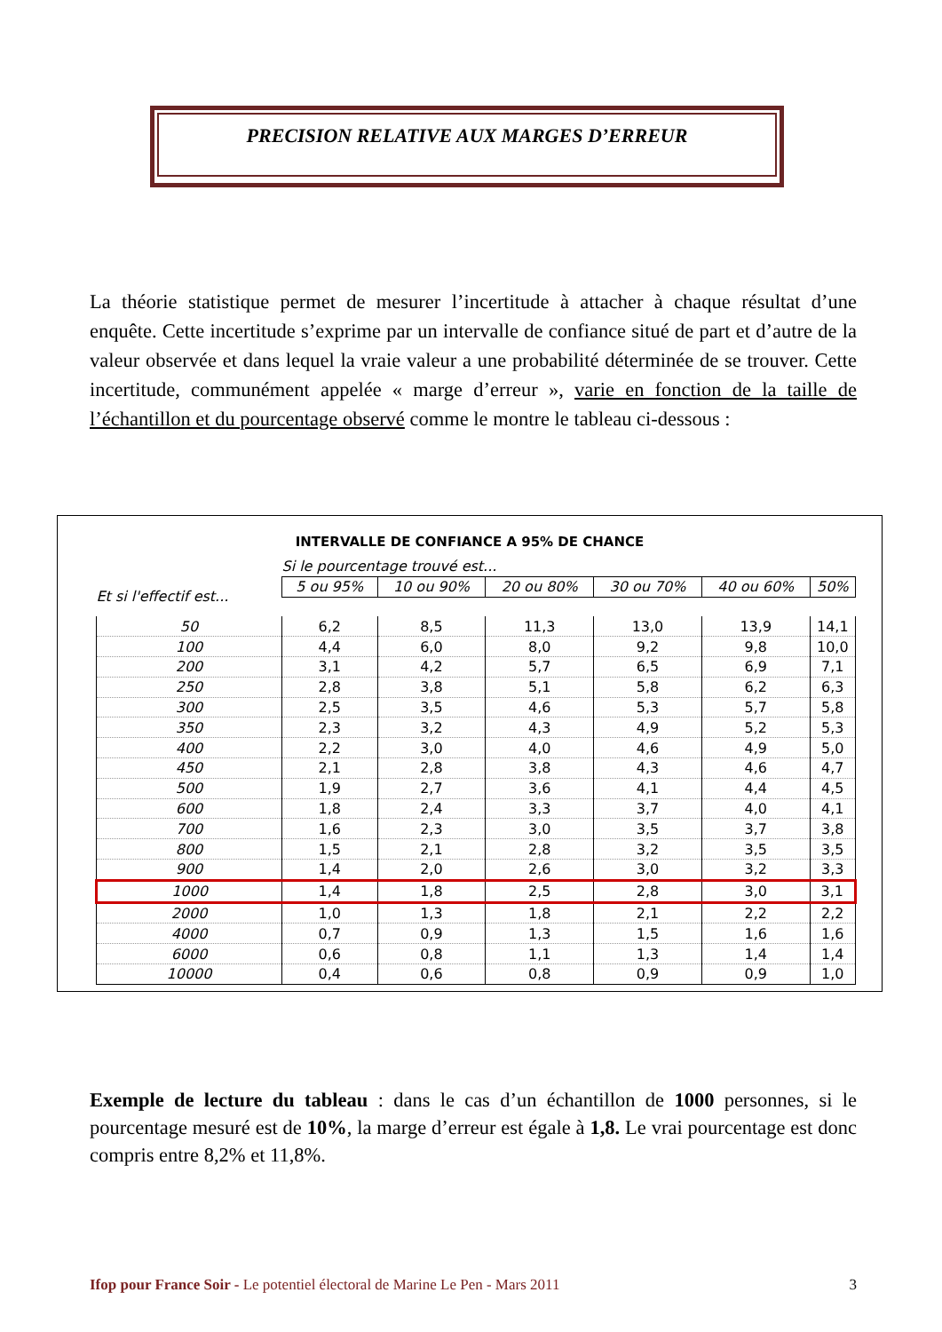PRECISION RELATIVE AUX MARGES D’ERREUR
La théorie statistique permet de mesurer l’incertitude à attacher à chaque résultat d’une enquête. Cette incertitude s’exprime par un intervalle de confiance situé de part et d’autre de la valeur observée et dans lequel la vraie valeur a une probabilité déterminée de se trouver. Cette incertitude, communément appelée « marge d’erreur », varie en fonction de la taille de l’échantillon et du pourcentage observé comme le montre le tableau ci-dessous :
INTERVALLE DE CONFIANCE A 95% DE CHANCE
| | Si le pourcentage trouvé est... | | | | | |
| Et si l'effectif est... | 5 ou 95% | 10 ou 90% | 20 ou 80% | 30 ou 70% | 40 ou 60% | 50% |
| 50 | 6,2 | 8,5 | 11,3 | 13,0 | 13,9 | 14,1 |
| 100 | 4,4 | 6,0 | 8,0 | 9,2 | 9,8 | 10,0 |
| 200 | 3,1 | 4,2 | 5,7 | 6,5 | 6,9 | 7,1 |
| 250 | 2,8 | 3,8 | 5,1 | 5,8 | 6,2 | 6,3 |
| 300 | 2,5 | 3,5 | 4,6 | 5,3 | 5,7 | 5,8 |
| 350 | 2,3 | 3,2 | 4,3 | 4,9 | 5,2 | 5,3 |
| 400 | 2,2 | 3,0 | 4,0 | 4,6 | 4,9 | 5,0 |
| 450 | 2,1 | 2,8 | 3,8 | 4,3 | 4,6 | 4,7 |
| 500 | 1,9 | 2,7 | 3,6 | 4,1 | 4,4 | 4,5 |
| 600 | 1,8 | 2,4 | 3,3 | 3,7 | 4,0 | 4,1 |
| 700 | 1,6 | 2,3 | 3,0 | 3,5 | 3,7 | 3,8 |
| 800 | 1,5 | 2,1 | 2,8 | 3,2 | 3,5 | 3,5 |
| 900 | 1,4 | 2,0 | 2,6 | 3,0 | 3,2 | 3,3 |
| 1000 | 1,4 | 1,8 | 2,5 | 2,8 | 3,0 | 3,1 |
| 2000 | 1,0 | 1,3 | 1,8 | 2,1 | 2,2 | 2,2 |
| 4000 | 0,7 | 0,9 | 1,3 | 1,5 | 1,6 | 1,6 |
| 6000 | 0,6 | 0,8 | 1,1 | 1,3 | 1,4 | 1,4 |
| 10000 | 0,4 | 0,6 | 0,8 | 0,9 | 0,9 | 1,0 |
Exemple de lecture du tableau : dans le cas d’un échantillon de 1000 personnes, si le pourcentage mesuré est de 10%, la marge d’erreur est égale à 1,8. Le vrai pourcentage est donc compris entre 8,2% et 11,8%.
Ifop pour France Soir - Le potentiel électoral de Marine Le Pen - Mars 2011 3